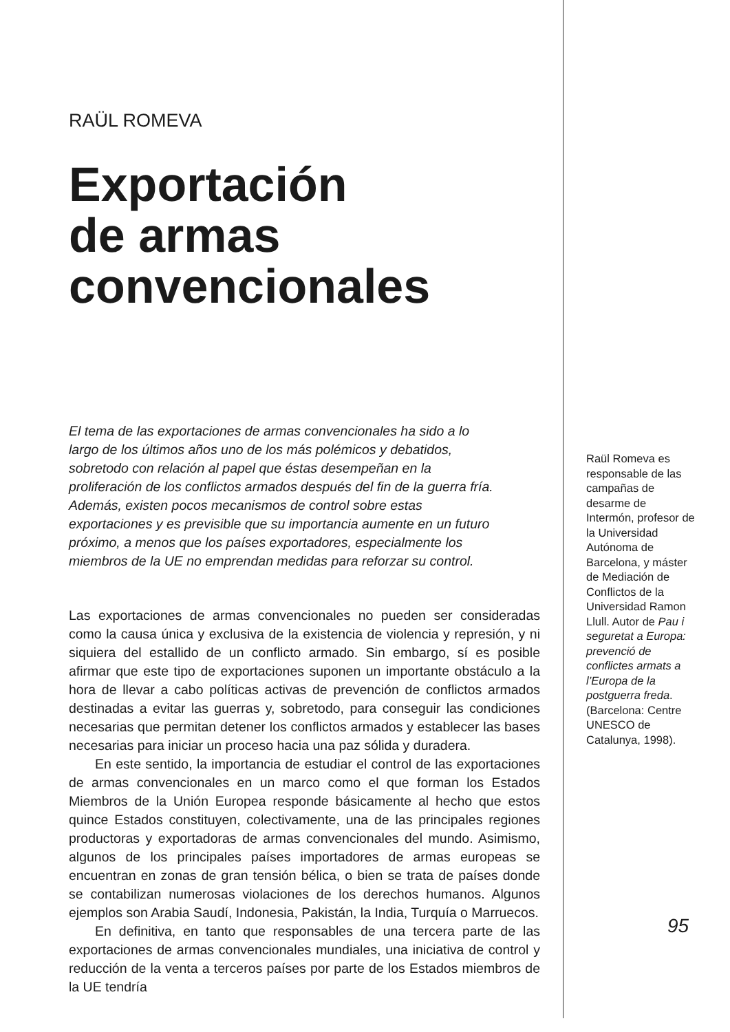RAÜL ROMEVA
Exportación
de armas
convencionales
El tema de las exportaciones de armas convencionales ha sido a lo largo de los últimos años uno de los más polémicos y debatidos, sobretodo con relación al papel que éstas desempeñan en la proliferación de los conflictos armados después del fin de la guerra fría. Además, existen pocos mecanismos de control sobre estas exportaciones y es previsible que su importancia aumente en un futuro próximo, a menos que los países exportadores, especialmente los miembros de la UE no emprendan medidas para reforzar su control.
Las exportaciones de armas convencionales no pueden ser consideradas como la causa única y exclusiva de la existencia de violencia y represión, y ni siquiera del estallido de un conflicto armado. Sin embargo, sí es posible afirmar que este tipo de exportaciones suponen un importante obstáculo a la hora de llevar a cabo políticas activas de prevención de conflictos armados destinadas a evitar las guerras y, sobretodo, para conseguir las condiciones necesarias que permitan detener los conflictos armados y establecer las bases necesarias para iniciar un proceso hacia una paz sólida y duradera.
En este sentido, la importancia de estudiar el control de las exportaciones de armas convencionales en un marco como el que forman los Estados Miembros de la Unión Europea responde básicamente al hecho que estos quince Estados constituyen, colectivamente, una de las principales regiones productoras y exportadoras de armas convencionales del mundo. Asimismo, algunos de los principales países importadores de armas europeas se encuentran en zonas de gran tensión bélica, o bien se trata de países donde se contabilizan numerosas violaciones de los derechos humanos. Algunos ejemplos son Arabia Saudí, Indonesia, Pakistán, la India, Turquía o Marruecos.
En definitiva, en tanto que responsables de una tercera parte de las exportaciones de armas convencionales mundiales, una iniciativa de control y reducción de la venta a terceros países por parte de los Estados miembros de la UE tendría
Raül Romeva es responsable de las campañas de desarme de Intermón, profesor de la Universidad Autónoma de Barcelona, y máster de Mediación de Conflictos de la Universidad Ramon Llull. Autor de Pau i seguretat a Europa: prevenció de conflictes armats a l’Europa de la postguerra freda. (Barcelona: Centre UNESCO de Catalunya, 1998).
95